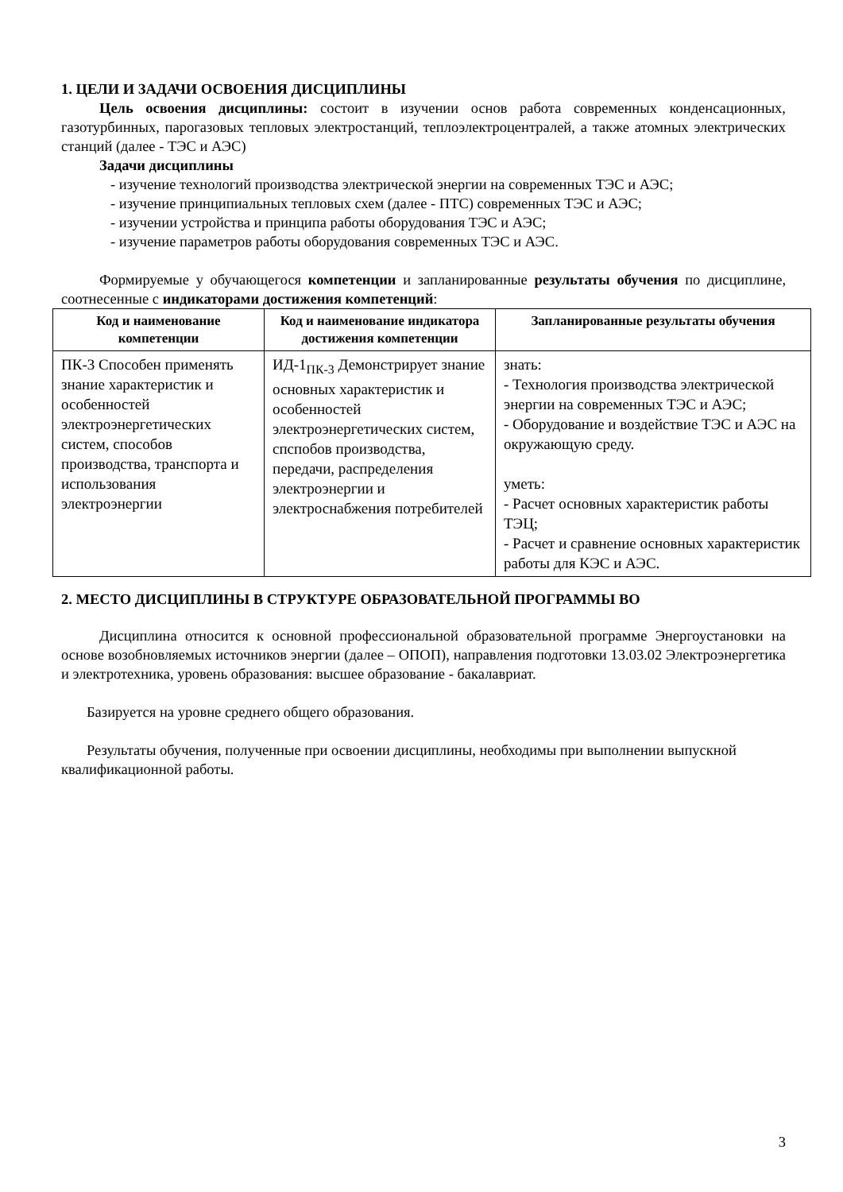1. ЦЕЛИ И ЗАДАЧИ ОСВОЕНИЯ ДИСЦИПЛИНЫ
Цель освоения дисциплины: состоит в изучении основ работа современных конденсационных, газотурбинных, парогазовых тепловых электростанций, теплоэлектроцентралей, а также атомных электрических станций (далее - ТЭС и АЭС)
Задачи дисциплины
- изучение технологий производства электрической энергии на современных ТЭС и АЭС;
- изучение принципиальных тепловых схем (далее - ПТС) современных ТЭС и АЭС;
- изучении устройства и принципа работы оборудования ТЭС и АЭС;
- изучение параметров работы оборудования современных ТЭС и АЭС.
Формируемые у обучающегося компетенции и запланированные результаты обучения по дисциплине, соотнесенные с индикаторами достижения компетенций:
| Код и наименование компетенции | Код и наименование индикатора достижения компетенции | Запланированные результаты обучения |
| --- | --- | --- |
| ПК-3 Способен применять знание характеристик и особенностей электроэнергетических систем, способов производства, транспорта и использования электроэнергии | ИД-1<sub>ПК-3</sub> Демонстрирует знание основных характеристик и особенностей электроэнергетических систем, спспобов производства, передачи, распределения электроэнергии и электроснабжения потребителей | знать: - Технология производства электрической энергии на современных ТЭС и АЭС; - Оборудование и воздействие ТЭС и АЭС на окружающую среду. уметь: - Расчет основных характеристик работы ТЭЦ; - Расчет и сравнение основных характеристик работы для КЭС и АЭС. |
2. МЕСТО ДИСЦИПЛИНЫ В СТРУКТУРЕ ОБРАЗОВАТЕЛЬНОЙ ПРОГРАММЫ ВО
Дисциплина относится к основной профессиональной образовательной программе Энергоустановки на основе возобновляемых источников энергии (далее – ОПОП), направления подготовки 13.03.02 Электроэнергетика и электротехника, уровень образования: высшее образование - бакалавриат.
Базируется на уровне среднего общего образования.
Результаты обучения, полученные при освоении дисциплины, необходимы при выполнении выпускной квалификационной работы.
3